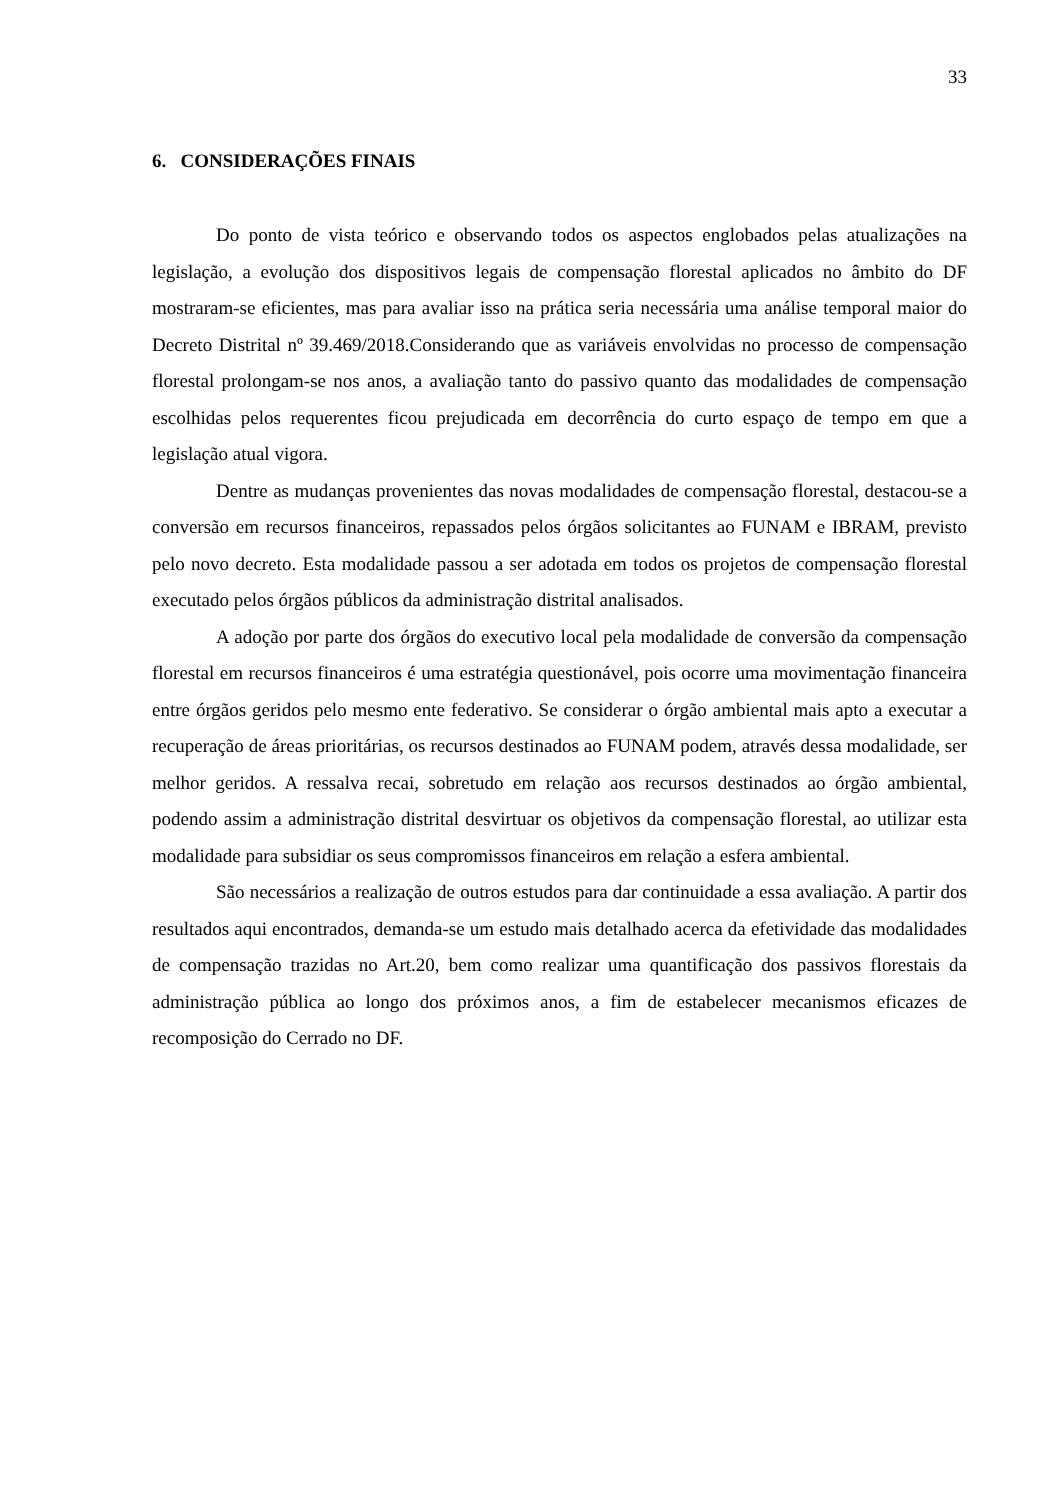33
6. CONSIDERAÇÕES FINAIS
Do ponto de vista teórico e observando todos os aspectos englobados pelas atualizações na legislação, a evolução dos dispositivos legais de compensação florestal aplicados no âmbito do DF mostraram-se eficientes, mas para avaliar isso na prática seria necessária uma análise temporal maior do Decreto Distrital nº 39.469/2018.Considerando que as variáveis envolvidas no processo de compensação florestal prolongam-se nos anos, a avaliação tanto do passivo quanto das modalidades de compensação escolhidas pelos requerentes ficou prejudicada em decorrência do curto espaço de tempo em que a legislação atual vigora.
Dentre as mudanças provenientes das novas modalidades de compensação florestal, destacou-se a conversão em recursos financeiros, repassados pelos órgãos solicitantes ao FUNAM e IBRAM, previsto pelo novo decreto. Esta modalidade passou a ser adotada em todos os projetos de compensação florestal executado pelos órgãos públicos da administração distrital analisados.
A adoção por parte dos órgãos do executivo local pela modalidade de conversão da compensação florestal em recursos financeiros é uma estratégia questionável, pois ocorre uma movimentação financeira entre órgãos geridos pelo mesmo ente federativo. Se considerar o órgão ambiental mais apto a executar a recuperação de áreas prioritárias, os recursos destinados ao FUNAM podem, através dessa modalidade, ser melhor geridos. A ressalva recai, sobretudo em relação aos recursos destinados ao órgão ambiental, podendo assim a administração distrital desvirtuar os objetivos da compensação florestal, ao utilizar esta modalidade para subsidiar os seus compromissos financeiros em relação a esfera ambiental.
São necessários a realização de outros estudos para dar continuidade a essa avaliação. A partir dos resultados aqui encontrados, demanda-se um estudo mais detalhado acerca da efetividade das modalidades de compensação trazidas no Art.20, bem como realizar uma quantificação dos passivos florestais da administração pública ao longo dos próximos anos, a fim de estabelecer mecanismos eficazes de recomposição do Cerrado no DF.